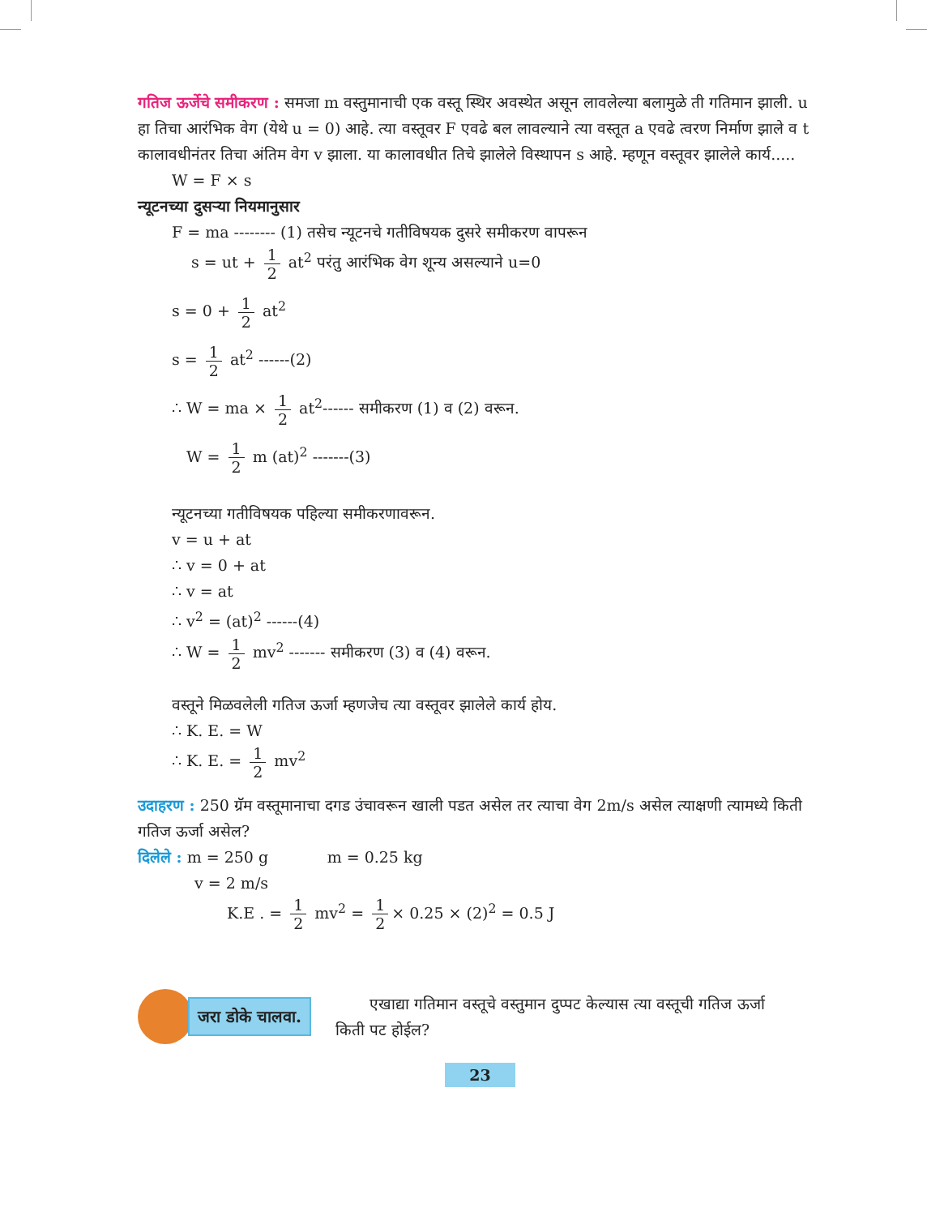गतिज ऊर्जेचे समीकरण : समजा m वस्तुमानाची एक वस्तू स्थिर अवस्थेत असून लावलेल्या बलामुळे ती गतिमान झाली. u हा तिचा आरंभिक वेग (येथे u = 0) आहे. त्या वस्तूवर F एवढे बल लावल्याने त्या वस्तूत a एवढे त्वरण निर्माण झाले व t कालावधीनंतर तिचा अंतिम वेग v झाला. या कालावधीत तिचे झालेले विस्थापन s आहे. म्हणून वस्तूवर झालेले कार्य.....
W = F × s
न्यूटनच्या दुसऱ्या नियमानुसार
F = ma -------- (1) तसेच न्यूटनचे गतीविषयक दुसरे समीकरण वापरून
s = ut + 1 2 at<sup>2</sup> परंतु आरंभिक वेग शून्य असल्याने u=0
s = 0 + 1 2 at<sup>2</sup>
s = 1 2 at<sup>2</sup> ------(2)
∴ W = ma × 1 2 at<sup>2</sup>------ समीकरण (1) व (2) वरून.
W = 1 2 m (at)<sup>2</sup> -------(3)
न्यूटनच्या गतीविषयक पहिल्या समीकरणावरून.
v = u + at
∴ v = 0 + at
∴ v = at
∴ v<sup>2</sup> = (at)<sup>2</sup> ------(4)
∴ W = 1 2 mv<sup>2</sup> ------- समीकरण (3) व (4) वरून.
वस्तूने मिळवलेली गतिज ऊर्जा म्हणजेच त्या वस्तूवर झालेले कार्य होय.
∴ K. E. = W
∴ K. E. = 1 2 mv<sup>2</sup>
उदाहरण : 250 ग्रॅम वस्तूमानाचा दगड उंचावरून खाली पडत असेल तर त्याचा वेग 2m/s असेल त्याक्षणी त्यामध्ये किती गतिज ऊर्जा असेल?
दिलेले : m = 250 g m = 0.25 kg
v = 2 m/s
K.E . = 1 2 mv<sup>2</sup> = 1 2 × 0.25 × (2)<sup>2</sup> = 0.5 J
जरा डोके चालवा.
एखाद्या गतिमान वस्तूचे वस्तुमान दुप्पट केल्यास त्या वस्तूची गतिज ऊर्जा किती पट होईल?
23